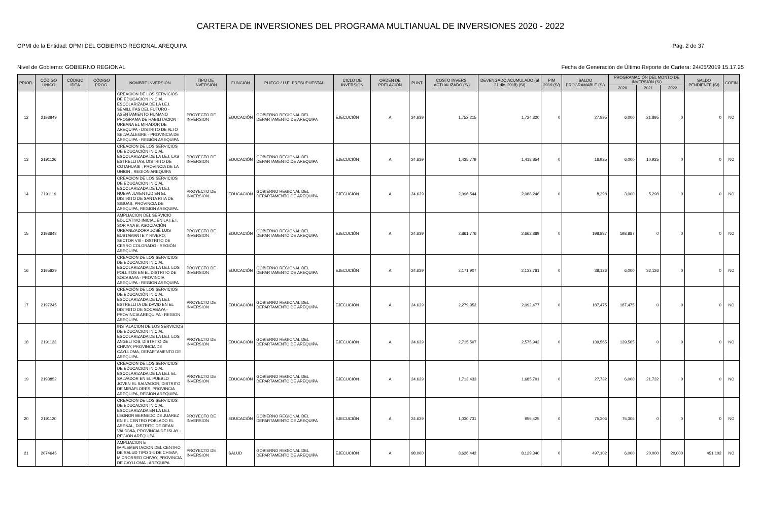CARTERA DE INVERSIONES DEL PROGRAMA MULTIANUAL DE INVERSIONES 2020 - 2022
OPMI de la Entidad: OPMI DEL GOBIERNO REGIONAL AREQUIPA Pág. 2 de 37
Nivel de Gobierno: GOBIERNO REGIONAL Fecha de Generación de Último Reporte de Cartera: 24/05/2019 15.17.25
| PRIOR. | CÓDIGO ÚNICO | CÓDIGO IDEA | CÓDIGO PROG. | NOMBRE INVERSIÓN | TIPO DE INVERSIÓN | FUNCIÓN | PLIEGO / U.E. PRESUPUESTAL | CICLO DE INVERSIÓN | ORDEN DE PRELACIÓN | PUNT. | COSTO INVERS. ACTUALIZADO (S/) | DEVENGADO ACUMULADO (al 31 dic. 2018) (S/) | PIM 2019 (S/) | SALDO PROGRAMABLE (S/) | PROGRAMACIÓN DEL MONTO DE INVERSIÓN (S/) | | | SALDO PENDIENTE (S/) | COFIN |
| --- | --- | --- | --- | --- | --- | --- | --- | --- | --- | --- | --- | --- | --- | --- | --- | --- | --- | --- | --- |
| | | | | | | | | | | | | | | | 2020 | 2021 | 2022 | | |
| 12 | 2193849 | | | CREACION DE LOS SERVICIOS DE EDUCACION INICIAL ESCOLARIZADA DE LA I.E.I. SEMILLITAS DEL FUTURO - ASENTAMIENTO HUMANO PROGRAMA DE HABILITACION URBANA EL MIRADOR DE AREQUIPA - DISTRITO DE ALTO SELVA ALEGRE - PROVINCIA DE AREQUIPA - REGIÓN AREQUIPA | PROYECTO DE INVERSION | EDUCACIÓN | GOBIERNO REGIONAL DEL DEPARTAMENTO DE AREQUIPA | EJECUCIÓN | A | 24.639 | 1,752,215 | 1,724,320 | 0 | 27,895 | 6,000 | 21,895 | 0 | 0 | NO |
| 13 | 2191126 | | | CREACION DE LOS SERVICIOS DE EDUCACIÓN INICIAL ESCOLARIZADA DE LA I.E.I. LAS ESTRELLITAS, DISTRITO DE COTAHUASI , PROVINCIA DE LA UNION , REGION AREQUIPA | PROYECTO DE INVERSION | EDUCACIÓN | GOBIERNO REGIONAL DEL DEPARTAMENTO DE AREQUIPA | EJECUCIÓN | A | 24.639 | 1,435,779 | 1,418,854 | 0 | 16,925 | 6,000 | 10,925 | 0 | 0 | NO |
| 14 | 2191119 | | | CREACION DE LOS SERVICIOS DE EDUCACION INICIAL ESCOLARIZADA DE LA I.E.I. NUEVA JUVENTUD EN EL DISTRITO DE SANTA RITA DE SIGUAS, PROVINCIA DE AREQUIPA, REGION AREQUIPA. | PROYECTO DE INVERSION | EDUCACIÓN | GOBIERNO REGIONAL DEL DEPARTAMENTO DE AREQUIPA | EJECUCIÓN | A | 24.639 | 2,096,544 | 2,088,246 | 0 | 8,298 | 3,000 | 5,298 | 0 | 0 | NO |
| 15 | 2193848 | | | AMPLIACION DEL SERVICIO EDUCATIVO INICIAL EN LA I.E.I. SOR ANA B, ASOCIACIÓN URBANIZADORA JOSÉ LUIS BUSTAMANTE Y RIVERO, SECTOR VIII - DISTRITO DE CERRO COLORADO - REGIÓN AREQUIPA | PROYECTO DE INVERSION | EDUCACIÓN | GOBIERNO REGIONAL DEL DEPARTAMENTO DE AREQUIPA | EJECUCIÓN | A | 24.639 | 2,861,776 | 2,662,889 | 0 | 198,887 | 198,887 | 0 | 0 | 0 | NO |
| 16 | 2195829 | | | CREACION DE LOS SERVICIOS DE EDUCACION INICIAL ESCOLARIZADA DE LA I.E.I. LOS POLLITOS EN EL DISTRITO DE SOCABAYA - PROVINCIA AREQUIPA - REGION AREQUIPA | PROYECTO DE INVERSION | EDUCACIÓN | GOBIERNO REGIONAL DEL DEPARTAMENTO DE AREQUIPA | EJECUCIÓN | A | 24.639 | 2,171,907 | 2,133,781 | 0 | 38,126 | 6,000 | 32,126 | 0 | 0 | NO |
| 17 | 2197245 | | | CREACIÓN DE LOS SERVICIOS DE EDUCACIÓN INICIAL ESCOLARIZADA DE LA I.E.I. ESTRELLITA DE DAVID EN EL DISTRITO DE SOCABAYA - PROVINCIA AREQUIPA - REGION AREQUIPA | PROYECTO DE INVERSION | EDUCACIÓN | GOBIERNO REGIONAL DEL DEPARTAMENTO DE AREQUIPA | EJECUCIÓN | A | 24.639 | 2,279,952 | 2,092,477 | 0 | 187,475 | 187,475 | 0 | 0 | 0 | NO |
| 18 | 2191123 | | | INSTALACION DE LOS SERVICIOS DE EDUCACION INICIAL ESCOLARIZADA DE LA I.E.I. LOS ANGELITOS, DISTRITO DE CHIVAY, PROVINCIA DE CAYLLOMA, DEPARTAMENTO DE AREQUIPA. | PROYECTO DE INVERSION | EDUCACIÓN | GOBIERNO REGIONAL DEL DEPARTAMENTO DE AREQUIPA | EJECUCIÓN | A | 24.639 | 2,715,507 | 2,575,942 | 0 | 139,565 | 139,565 | 0 | 0 | 0 | NO |
| 19 | 2193852 | | | CREACION DE LOS SERVICIOS DE EDUCACION INICIAL ESCOLARIZADA DE LA I.E.I. EL SALVADOR EN EL PUEBLO JOVEN EL SALVADOR, DISTRITO DE MIRAFLORES, PROVINCIA AREQUIPA, REGION AREQUIPA. | PROYECTO DE INVERSION | EDUCACIÓN | GOBIERNO REGIONAL DEL DEPARTAMENTO DE AREQUIPA | EJECUCIÓN | A | 24.639 | 1,713,433 | 1,685,701 | 0 | 27,732 | 6,000 | 21,732 | 0 | 0 | NO |
| 20 | 2191120 | | | CREACION DE LOS SERVICIOS DE EDUCACION INICIAL ESCOLARIZADA EN LA I.E.I. LEONOR BERNEDO DE JUAREZ EN EL CENTRO POBLADO EL ARENAL, DISTRITO DE DEAN VALDIVIA, PROVINCIA DE ISLAY - REGION AREQUIPA. | PROYECTO DE INVERSION | EDUCACIÓN | GOBIERNO REGIONAL DEL DEPARTAMENTO DE AREQUIPA | EJECUCIÓN | A | 24.639 | 1,030,731 | 955,425 | 0 | 75,306 | 75,306 | 0 | 0 | 0 | NO |
| 21 | 2074645 | | | AMPLIACION E IMPLEMENTACION DEL CENTRO DE SALUD TIPO 1-4 DE CHIVAY, MICRORRED CHIVAY, PROVINCIA DE CAYLLOMA - AREQUIPA | PROYECTO DE INVERSION | SALUD | GOBIERNO REGIONAL DEL DEPARTAMENTO DE AREQUIPA | EJECUCIÓN | A | 98.000 | 8,626,442 | 8,129,340 | 0 | 497,102 | 6,000 | 20,000 | 20,000 | 451,102 | NO |